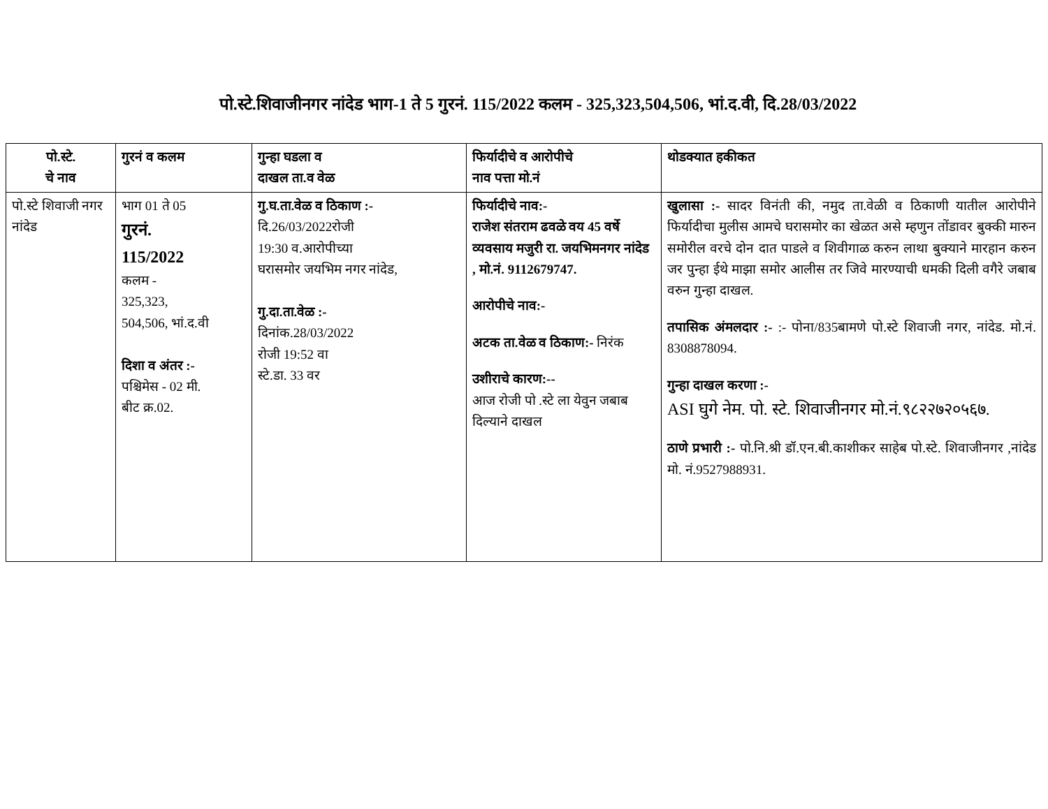पो.स्टे.शिवाजीनगर नांदेड भाग-1 ते 5 गुरनं. 115/2022 कलम - 325,323,504,506, भां.द.वी, दि.28/03/2022
| पो.स्टे. चे नाव | गुरनं व कलम | गुन्हा घडला व दाखल ता.व वेळ | फिर्यादीचे व आरोपीचे नाव पत्ता मो.नं | थोडक्यात हकीकत |
| --- | --- | --- | --- | --- |
| पो.स्टे शिवाजी नगर नांदेड | भाग 01 ते 05 गुरनं. 115/2022 कलम - 325,323, 504,506, भां.द.वी दिशा व अंतर :- पश्चिमेस - 02 मी. बीट क्र.02. | गु.घ.ता.वेळ व ठिकाण :- दि.26/03/2022रोजी 19:30 व.आरोपीच्या घरासमोर जयभिम नगर नांदेड, गु.दा.ता.वेळ :- दिनांक.28/03/2022 रोजी 19:52 वा स्टे.डा. 33 वर | फिर्यादीचे नाव:- राजेश संतराम ढवळे वय 45 वर्षे व्यवसाय मजुरी रा. जयभिमनगर नांदेड , मो.नं. 9112679747. आरोपीचे नाव:- अटक ता.वेळ व ठिकाण:- निरंक उशीराचे कारण:-- आज रोजी पो .स्टे ला येवुन जबाब दिल्याने दाखल | खुलासा :- सादर विनंती की, नमुद ता.वेळी व ठिकाणी यातील आरोपीने फिर्यादीचा मुलीस आमचे घरासमोर का खेळत असे म्हणुन तोंडावर बुक्की मारुन समोरील वरचे दोन दात पाडले व शिवीगाळ करुन लाथा बुक्याने मारहान करुन जर पुन्हा ईथे माझा समोर आलीस तर जिवे मारण्याची धमकी दिली वगैरे जबाब वरुन गुन्हा दाखल. तपासिक अंमलदार :- :- पोना/835बामणे पो.स्टे शिवाजी नगर, नांदेड. मो.नं. 8308878094. गुन्हा दाखल करणा :- ASI घुगे नेम. पो. स्टे. शिवाजीनगर मो.नं.९८२२७२०५६७. ठाणे प्रभारी :- पो.नि.श्री डॉ.एन.बी.काशीकर साहेब पो.स्टे. शिवाजीनगर ,नांदेड मो. नं.9527988931. |